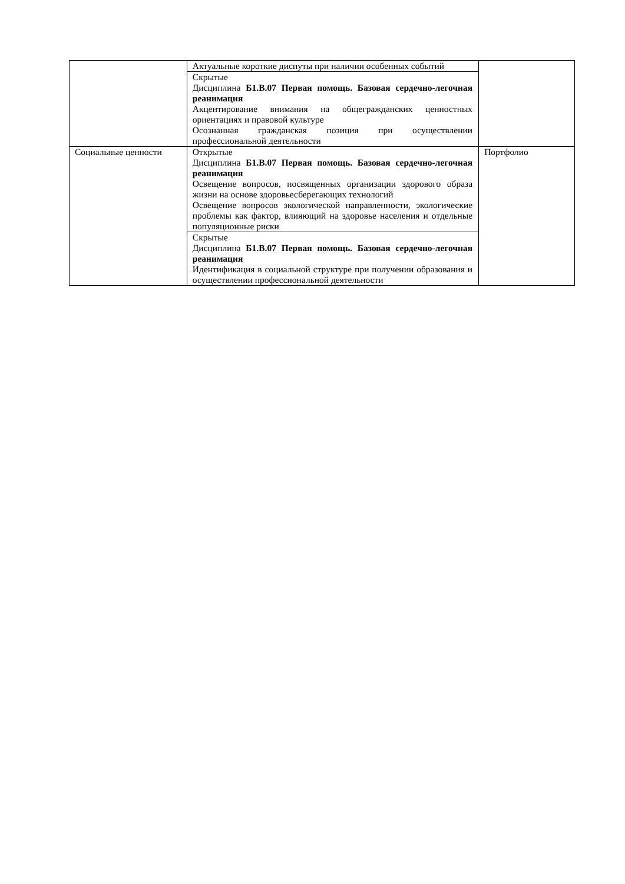| | Актуальные короткие диспуты при наличии особенных событий | |
| | Скрытые Дисциплина Б1.В.07 Первая помощь. Базовая сердечно-легочная реанимация Акцентирование внимания на общегражданских ценностных ориентациях и правовой культуре Осознанная гражданская позиция при осуществлении профессиональной деятельности | |
| Социальные ценности | Открытые Дисциплина Б1.В.07 Первая помощь. Базовая сердечно-легочная реанимация Освещение вопросов, посвященных организации здорового образа жизни на основе здоровьесберегающих технологий Освещение вопросов экологической направленности, экологические проблемы как фактор, влияющий на здоровье населения и отдельные популяционные риски | Портфолио |
| | Скрытые Дисциплина Б1.В.07 Первая помощь. Базовая сердечно-легочная реанимация Идентификация в социальной структуре при получении образования и осуществлении профессиональной деятельности | |